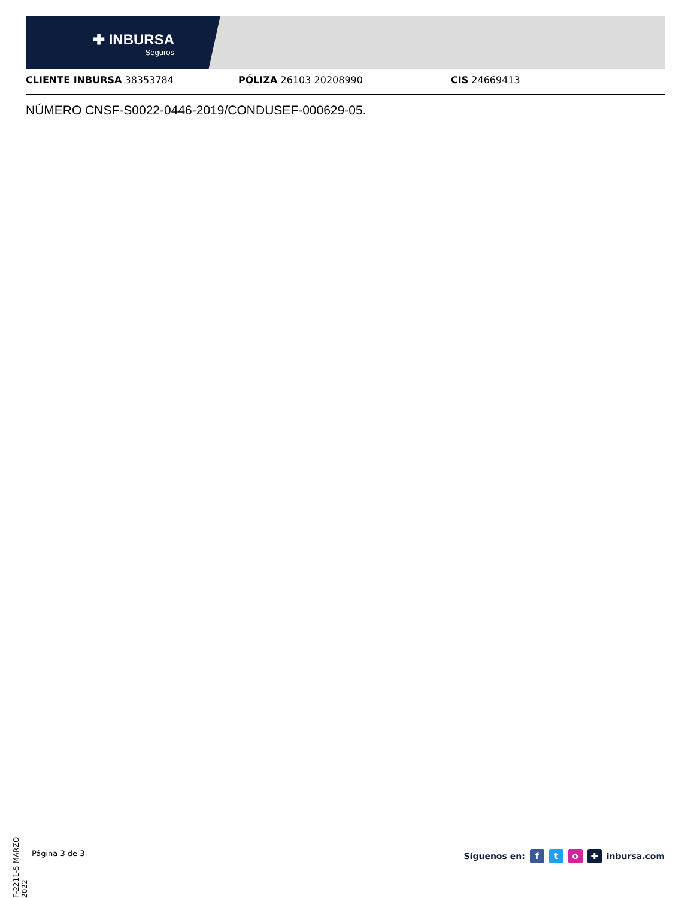✚ INBURSA
Seguros
CLIENTE INBURSA 38353784 PÓLIZA 26103 20208990 CIS 24669413
NÚMERO CNSF-S0022-0446-2019/CONDUSEF-000629-05.
F-2211-5 MARZO 2022
Página 3 de 3 Síguenos en: fto ✚ inbursa.com